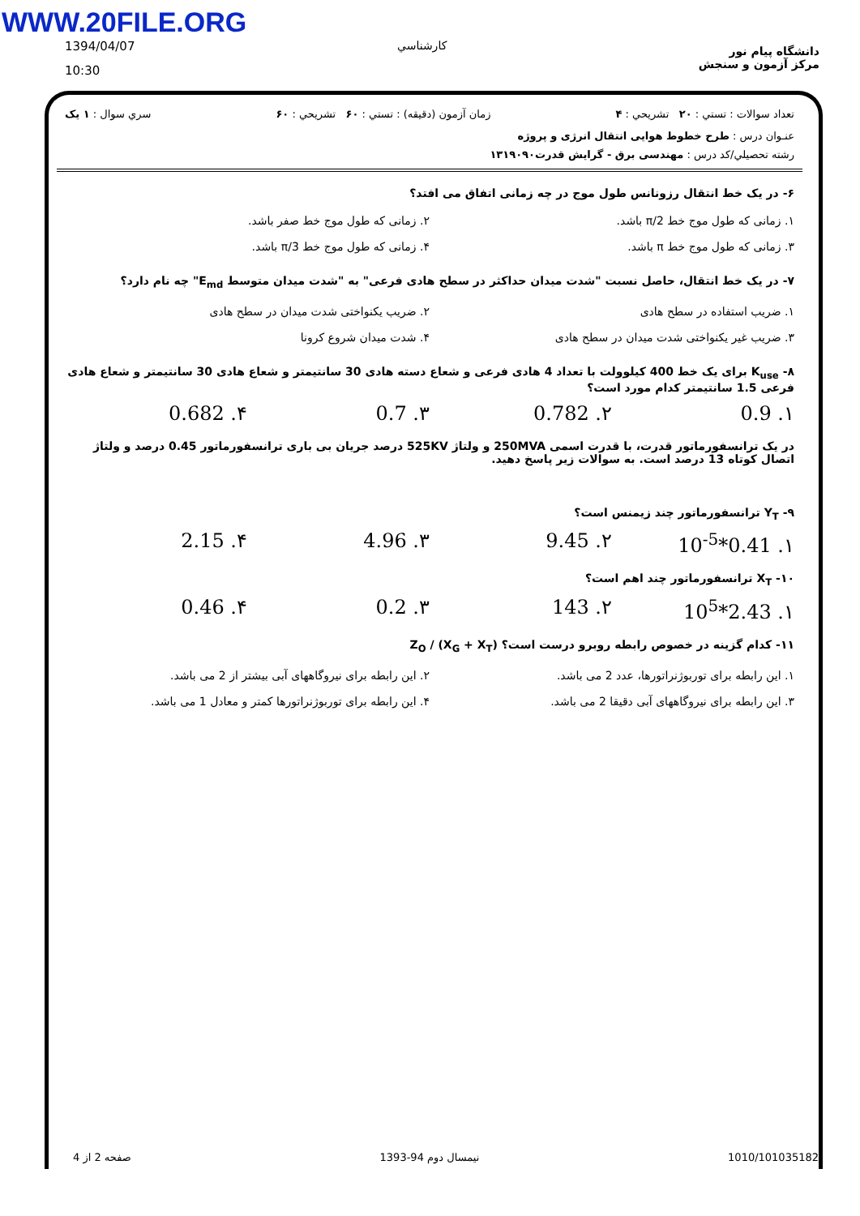WWW.20FILE.ORG
1394/04/07
10:30
كارشناسي
دانشگاه پیام نور
مرکز آزمون و سنجش
تعداد سوالات : تستي : ۲۰ تشريحي : ۴ زمان آزمون (دقيقه) : تستي : ۶۰ تشريحي : ۶۰ سري سوال : ۱ يک
عنـوان درس : طرح خطوط هوایی انتقال انرژی و پروژه
رشته تحصيلي/کد درس : مهندسی برق - گرایش قدرت۱۳۱۹۰۹۰
۶- در یک خط انتقال رزونانس طول موج در چه زمانی اتفاق می افتد؟
۱. زمانی که طول موج خط π/2 باشد.
۲. زمانی که طول موج خط صفر باشد.
۳. زمانی که طول موج خط π باشد.
۴. زمانی که طول موج خط π/3 باشد.
۷- در یک خط انتقال، حاصل نسبت "شدت میدان حداکثر در سطح هادی فرعی" به "شدت میدان متوسط E<sub>md</sub>" چه نام دارد؟
۱. ضریب استفاده در سطح هادی
۲. ضریب یکنواختی شدت میدان در سطح هادی
۳. ضریب غیر یکنواختی شدت میدان در سطح هادی
۴. شدت میدان شروع کرونا
۸- K<sub>use</sub> برای یک خط 400 کیلوولت با تعداد 4 هادی فرعی و شعاع دسته هادی 30 سانتیمتر و شعاع هادی 30 سانتیمتر و شعاع هادی فرعی 1.5 سانتیمتر کدام مورد است؟
۱. 0.9 ۲. 0.782 ۳. 0.7 ۴. 0.682
در یک ترانسفورماتور قدرت، با قدرت اسمی 250MVA و ولتاژ 525KV درصد جریان بی باری ترانسفورماتور 0.45 درصد و ولتاژ اتصال کوتاه 13 درصد است. به سوالات زیر پاسخ دهید.
۹- Y<sub>T</sub> ترانسفورماتور چند زیمنس است؟
۱. 0.41*10<sup>-5</sup> ۲. 9.45 ۳. 4.96 ۴. 2.15
۱۰- X<sub>T</sub> ترانسفورماتور چند اهم است؟
۱. 2.43*10<sup>5</sup> ۲. 143 ۳. 0.2 ۴. 0.46
۱۱- کدام گزینه در خصوص رابطه روبرو درست است؟ (X<sub>G</sub> + X<sub>T</sub>) / Z<sub>O</sub>
۱. این رابطه برای توربوژنراتورها، عدد 2 می باشد.
۲. این رابطه برای نیروگاههای آبی بیشتر از 2 می باشد.
۳. این رابطه برای نیروگاههای آبی دقیقا 2 می باشد.
۴. این رابطه برای توربوژنراتورها کمتر و معادل 1 می باشد.
صفحه 2 از 4 نیمسال دوم 94-1393 1010/101035182